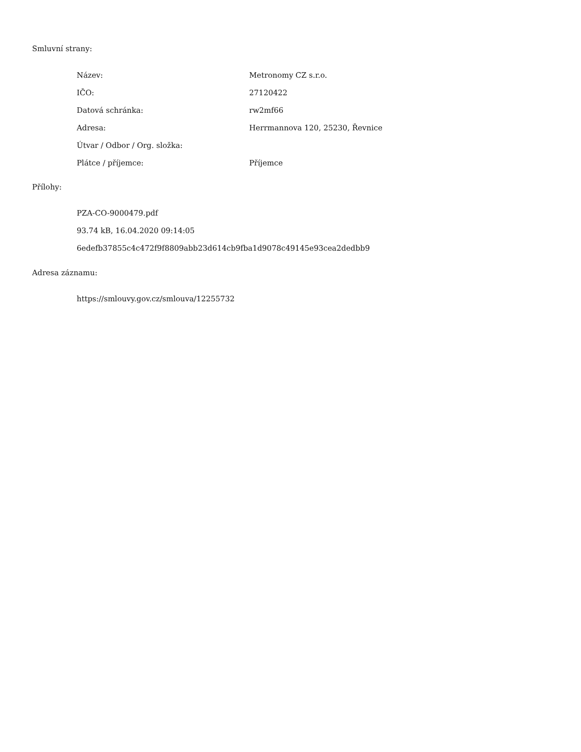Smluvní strany:
| Název: | Metronomy CZ s.r.o. |
| IČO: | 27120422 |
| Datová schránka: | rw2mf66 |
| Adresa: | Herrmannova 120, 25230, Řevnice |
| Útvar / Odbor / Org. složka: | |
| Plátce / příjemce: | Příjemce |
Přílohy:
PZA-CO-9000479.pdf
93.74 kB, 16.04.2020 09:14:05
6edefb37855c4c472f9f8809abb23d614cb9fba1d9078c49145e93cea2dedbb9
Adresa záznamu:
https://smlouvy.gov.cz/smlouva/12255732